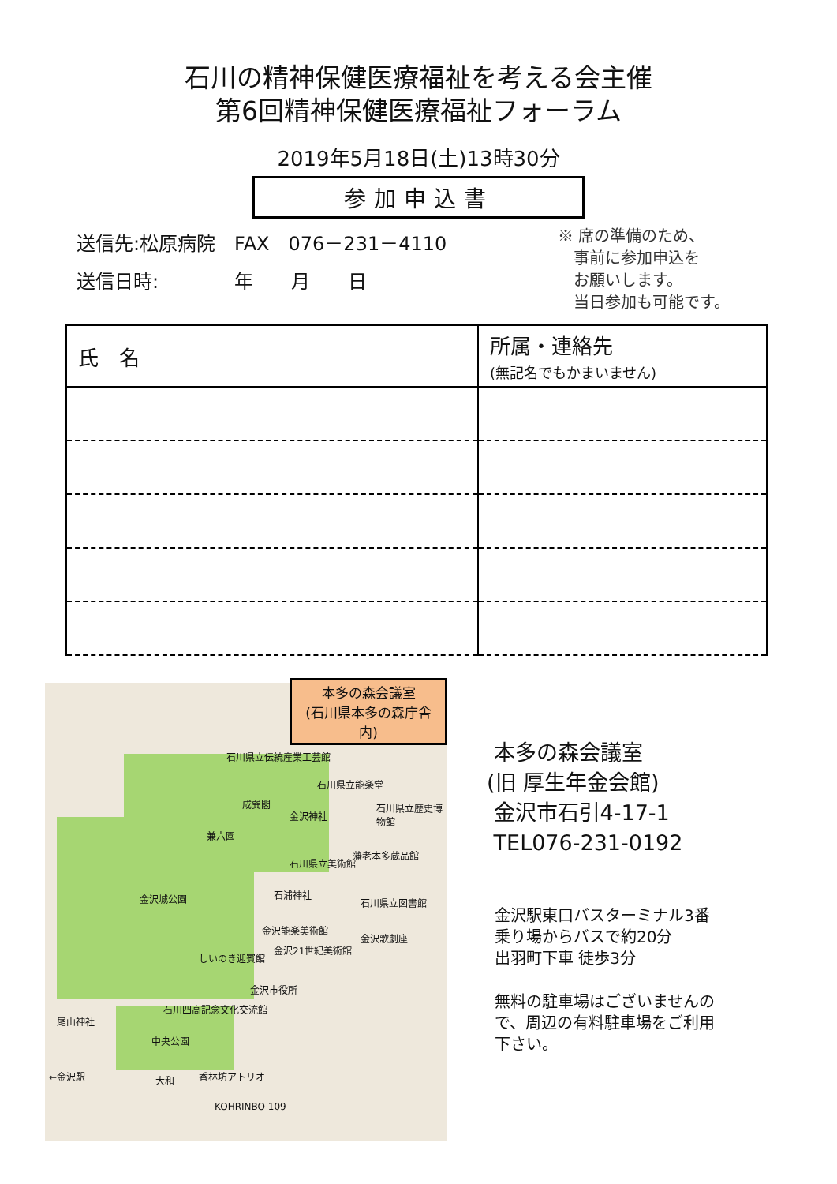石川の精神保健医療福祉を考える会主催
第6回精神保健医療福祉フォーラム
2019年5月18日(土)13時30分
参加申込書
送信先:松原病院　FAX　076－231－4110
送信日時:　　　　年　　月　　日
※ 席の準備のため、
　事前に参加申込を
　お願いします。
　当日参加も可能です。
| 氏 名 | 所属・連絡先 (無記名でもかまいません) |
| --- | --- |
本多の森会議室
(石川県本多の森庁舎内)
石川県立伝統産業工芸館
石川県立能楽堂
石川県立歴史博物館
成巽閣
金沢神社
兼六園
藩老本多蔵品館
石川県立美術館
金沢城公園 石浦神社
石川県立図書館
金沢能楽美術館
金沢21世紀美術館
金沢歌劇座
しいのき迎賓館
金沢市役所
石川四高記念文化交流館
尾山神社
中央公園
←金沢駅 大和 香林坊アトリオ
KOHRINBO 109
本多の森会議室
(旧 厚生年金会館)
金沢市石引4-17-1
TEL076-231-0192
金沢駅東口バスターミナル3番
乗り場からバスで約20分
出羽町下車 徒歩3分
無料の駐車場はございませんの
で、周辺の有料駐車場をご利用
下さい。